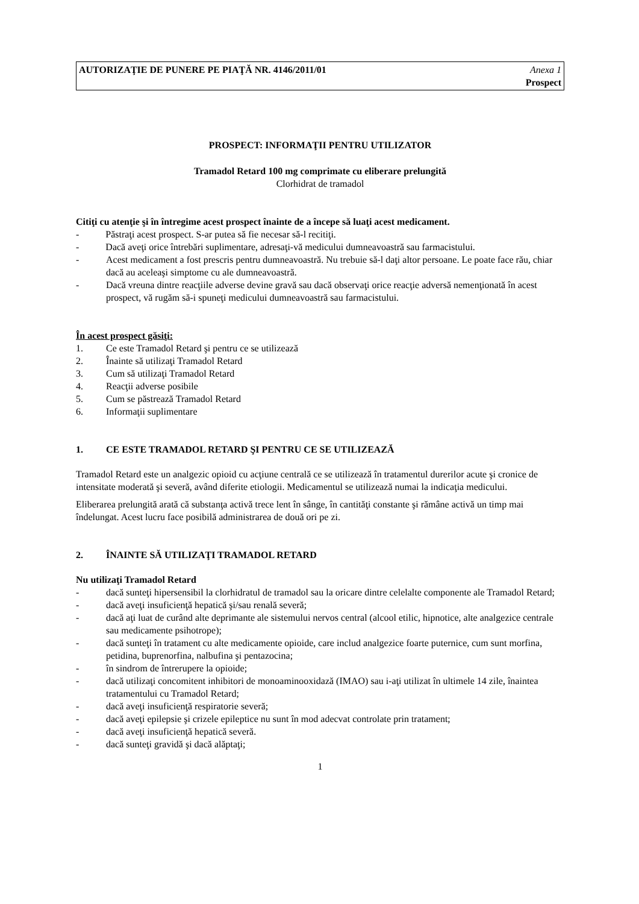AUTORIZAŢIE DE PUNERE PE PIAŢĂ NR. 4146/2011/01
Anexa 1
Prospect
PROSPECT: INFORMAŢII PENTRU UTILIZATOR
Tramadol Retard 100 mg comprimate cu eliberare prelungită
Clorhidrat de tramadol
Citiţi cu atenţie şi în întregime acest prospect înainte de a începe să luaţi acest medicament.
- Păstraţi acest prospect. S-ar putea să fie necesar să-l recitiţi.
- Dacă aveţi orice întrebări suplimentare, adresaţi-vă medicului dumneavoastră sau farmacistului.
- Acest medicament a fost prescris pentru dumneavoastră. Nu trebuie să-l daţi altor persoane. Le poate face rău, chiar dacă au aceleaşi simptome cu ale dumneavoastră.
- Dacă vreuna dintre reacţiile adverse devine gravă sau dacă observaţi orice reacţie adversă nemenţionată în acest prospect, vă rugăm să-i spuneţi medicului dumneavoastră sau farmacistului.
În acest prospect găsiţi:
1. Ce este Tramadol Retard şi pentru ce se utilizează
2. Înainte să utilizaţi Tramadol Retard
3. Cum să utilizaţi Tramadol Retard
4. Reacţii adverse posibile
5. Cum se păstrează Tramadol Retard
6. Informaţii suplimentare
1. CE ESTE TRAMADOL RETARD ŞI PENTRU CE SE UTILIZEAZĂ
Tramadol Retard este un analgezic opioid cu acţiune centrală ce se utilizează în tratamentul durerilor acute şi cronice de intensitate moderată şi severă, având diferite etiologii. Medicamentul se utilizează numai la indicaţia medicului.
Eliberarea prelungită arată că substanţa activă trece lent în sânge, în cantităţi constante şi rămâne activă un timp mai îndelungat. Acest lucru face posibilă administrarea de două ori pe zi.
2. ÎNAINTE SĂ UTILIZAŢI TRAMADOL RETARD
Nu utilizaţi Tramadol Retard
- dacă sunteţi hipersensibil la clorhidratul de tramadol sau la oricare dintre celelalte componente ale Tramadol Retard;
- dacă aveţi insuficienţă hepatică şi/sau renală severă;
- dacă aţi luat de curând alte deprimante ale sistemului nervos central (alcool etilic, hipnotice, alte analgezice centrale sau medicamente psihotrope);
- dacă sunteţi în tratament cu alte medicamente opioide, care includ analgezice foarte puternice, cum sunt morfina, petidina, buprenorfina, nalbufina şi pentazocina;
- în sindrom de întrerupere la opioide;
- dacă utilizaţi concomitent inhibitori de monoaminooxidază (IMAO) sau i-aţi utilizat în ultimele 14 zile, înaintea tratamentului cu Tramadol Retard;
- dacă aveţi insuficienţă respiratorie severă;
- dacă aveţi epilepsie şi crizele epileptice nu sunt în mod adecvat controlate prin tratament;
- dacă aveţi insuficienţă hepatică severă.
- dacă sunteţi gravidă şi dacă alăptaţi;
1